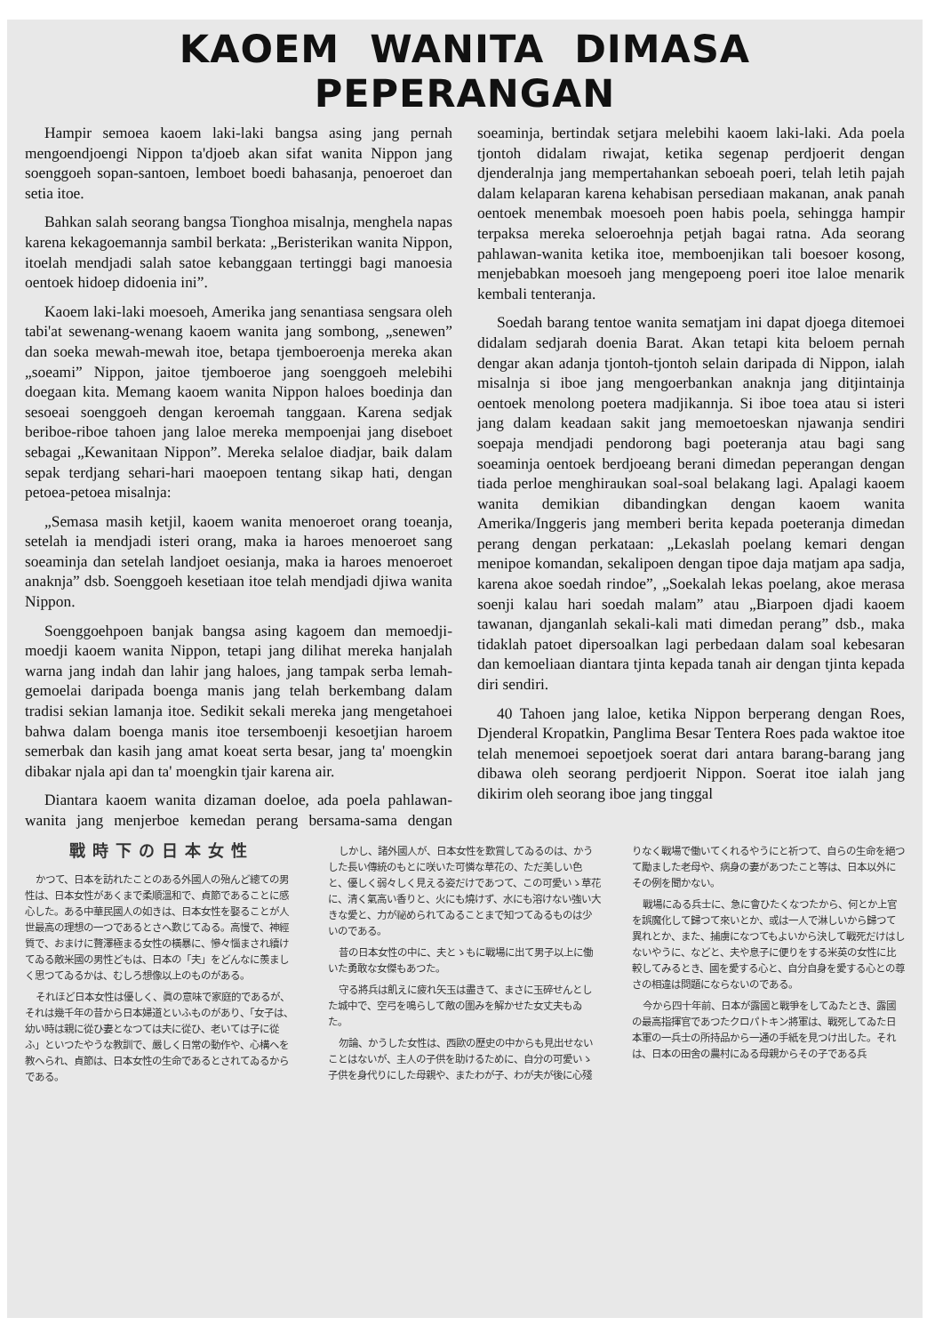KAOEM WANITA DIMASA PEPERANGAN
Hampir semoea kaoem laki-laki bangsa asing jang pernah mengoendjoengi Nippon ta'djoeb akan sifat wanita Nippon jang soenggoeh sopan-santoen, lemboet boedi bahasanja, penoeroet dan setia itoe.
Bahkan salah seorang bangsa Tionghoa misalnja, menghela napas karena kekagoemannja sambil berkata: „Beristerikan wanita Nippon, itoelah mendjadi salah satoe kebanggaan tertinggi bagi manoesia oentoek hidoep didoenia ini”.
Kaoem laki-laki moesoeh, Amerika jang senantiasa sengsara oleh tabi'at sewenang-wenang kaoem wanita jang sombong, „senewen” dan soeka mewah-mewah itoe, betapa tjemboeroenja mereka akan „soeami” Nippon, jaitoe tjemboeroe jang soenggoeh melebihi doegaan kita. Memang kaoem wanita Nippon haloes boedinja dan sesoeai soenggoeh dengan keroemah tanggaan. Karena sedjak beriboe-riboe tahoen jang laloe mereka mempoenjai jang diseboet sebagai „Kewanitaan Nippon”. Mereka selaloe diadjar, baik dalam sepak terdjang sehari-hari maoepoen tentang sikap hati, dengan petoea-petoea misalnja:
„Semasa masih ketjil, kaoem wanita menoeroet orang toeanja, setelah ia mendjadi isteri orang, maka ia haroes menoeroet sang soeaminja dan setelah landjoet oesianja, maka ia haroes menoeroet anaknja” dsb. Soenggoeh kesetiaan itoe telah mendjadi djiwa wanita Nippon.
Soenggoehpoen banjak bangsa asing kagoem dan memoedji-moedji kaoem wanita Nippon, tetapi jang dilihat mereka hanjalah warna jang indah dan lahir jang haloes, jang tampak serba lemah-gemoelai daripada boenga manis jang telah berkembang dalam tradisi sekian lamanja itoe. Sedikit sekali mereka jang mengetahoei bahwa dalam boenga manis itoe tersemboenji kesoetjian haroem semerbak dan kasih jang amat koeat serta besar, jang ta' moengkin dibakar njala api dan ta' moengkin tjair karena air.
Diantara kaoem wanita dizaman doeloe, ada poela pahlawan-wanita jang menjerboe kemedan perang bersama-sama dengan soeaminja, bertindak setjara melebihi kaoem laki-laki. Ada poela tjontoh didalam riwajat, ketika segenap perdjoerit dengan djenderalnja jang mempertahankan seboeah poeri, telah letih pajah dalam kelaparan karena kehabisan persediaan makanan, anak panah oentoek menembak moesoeh poen habis poela, sehingga hampir terpaksa mereka seloeroehnja petjah bagai ratna. Ada seorang pahlawan-wanita ketika itoe, memboenjikan tali boesoer kosong, menjebabkan moesoeh jang mengepoeng poeri itoe laloe menarik kembali tenteranja.
Soedah barang tentoe wanita sematjam ini dapat djoega ditemoei didalam sedjarah doenia Barat. Akan tetapi kita beloem pernah dengar akan adanja tjontoh-tjontoh selain daripada di Nippon, ialah misalnja si iboe jang mengoerbankan anaknja jang ditjintainja oentoek menolong poetera madjikannja. Si iboe toea atau si isteri jang dalam keadaan sakit jang memoetoeskan njawanja sendiri soepaja mendjadi pendorong bagi poeteranja atau bagi sang soeaminja oentoek berdjoeang berani dimedan peperangan dengan tiada perloe menghiraukan soal-soal belakang lagi. Apalagi kaoem wanita demikian dibandingkan dengan kaoem wanita Amerika/Inggeris jang memberi berita kepada poeteranja dimedan perang dengan perkataan: „Lekaslah poelang kemari dengan menipoe komandan, sekalipoen dengan tipoe daja matjam apa sadja, karena akoe soedah rindoe”, „Soekalah lekas poelang, akoe merasa soenji kalau hari soedah malam” atau „Biarpoen djadi kaoem tawanan, djanganlah sekali-kali mati dimedan perang” dsb., maka tidaklah patoet dipersoalkan lagi perbedaan dalam soal kebesaran dan kemoeliaan diantara tjinta kepada tanah air dengan tjinta kepada diri sendiri.
40 Tahoen jang laloe, ketika Nippon berperang dengan Roes, Djenderal Kropatkin, Panglima Besar Tentera Roes pada waktoe itoe telah menemoei sepoetjoek soerat dari antara barang-barang jang dibawa oleh seorang perdjoerit Nippon. Soerat itoe ialah jang dikirim oleh seorang iboe jang tinggal
戰時下の日本女性
かつて、日本を訪れたことのある外國人の殆んど總ての男性は、日本女性があくまで柔順溫和で、貞節であることに感心した。ある中華民國人の如きは、日本女性を娶ることが人世最高の理想の一つであるとさへ歎じてゐる。高慢で、神經質で、おまけに贅澤極まる女性の橫暴に、慘々惱まされ續けてゐる敵米國の男性どもは、日本の「夫」をどんなに羨ましく思つてゐるかは、むしろ想像以上のものがある。
それほど日本女性は優しく、眞の意味で家庭的であるが、それは幾千年の昔から日本婦道といふものがあり、「女子は、幼い時は親に從ひ妻となつては夫に從ひ、老いては子に從ふ」といつたやうな教訓で、嚴しく日常の動作や、心構へを教へられ、貞節は、日本女性の生命であるとされてゐるからである。
しかし、諸外國人が、日本女性を歎賞してゐるのは、かうした長い傳統のもとに咲いた可憐な草花の、ただ美しい色と、優しく弱々しく見える姿だけであつて、この可愛いゝ草花に、清く氣高い香りと、火にも燒けず、水にも溶けない強い大きな愛と、力が祕められてゐることまで知つてゐるものは少いのである。
昔の日本女性の中に、夫とゝもに戰場に出て男子以上に働いた勇敢な女傑もあつた。
守る將兵は飢えに疲れ矢玉は盡きて、まさに玉碎せんとした城中で、空弓を鳴らして敵の圍みを解かせた女丈夫もゐた。
勿論、かうした女性は、西歐の歷史の中からも見出せないことはないが、主人の子供を助けるために、自分の可愛いゝ子供を身代りにした母親や、またわが子、わが夫が後に心殘りなく戰場で働いてくれるやうにと祈つて、自らの生命を絕つて勵ました老母や、病身の妻があつたこと等は、日本以外にその例を聞かない。
戰場にゐる兵士に、急に會ひたくなつたから、何とか上官を誤魔化して歸つて來いとか、或は一人で淋しいから歸つて異れとか、また、捕虜になつてもよいから決して戰死だけはしないやうに、などと、夫や息子に便りをする米英の女性に比較してみるとき、國を愛する心と、自分自身を愛する心との尊さの相違は問題にならないのである。
今から四十年前、日本が露國と戰爭をしてゐたとき、露國の最高指揮官であつたクロパトキン將軍は、戰死してゐた日本軍の一兵士の所持品から一通の手紙を見つけ出した。それは、日本の田舍の農村にゐる母親からその子である兵